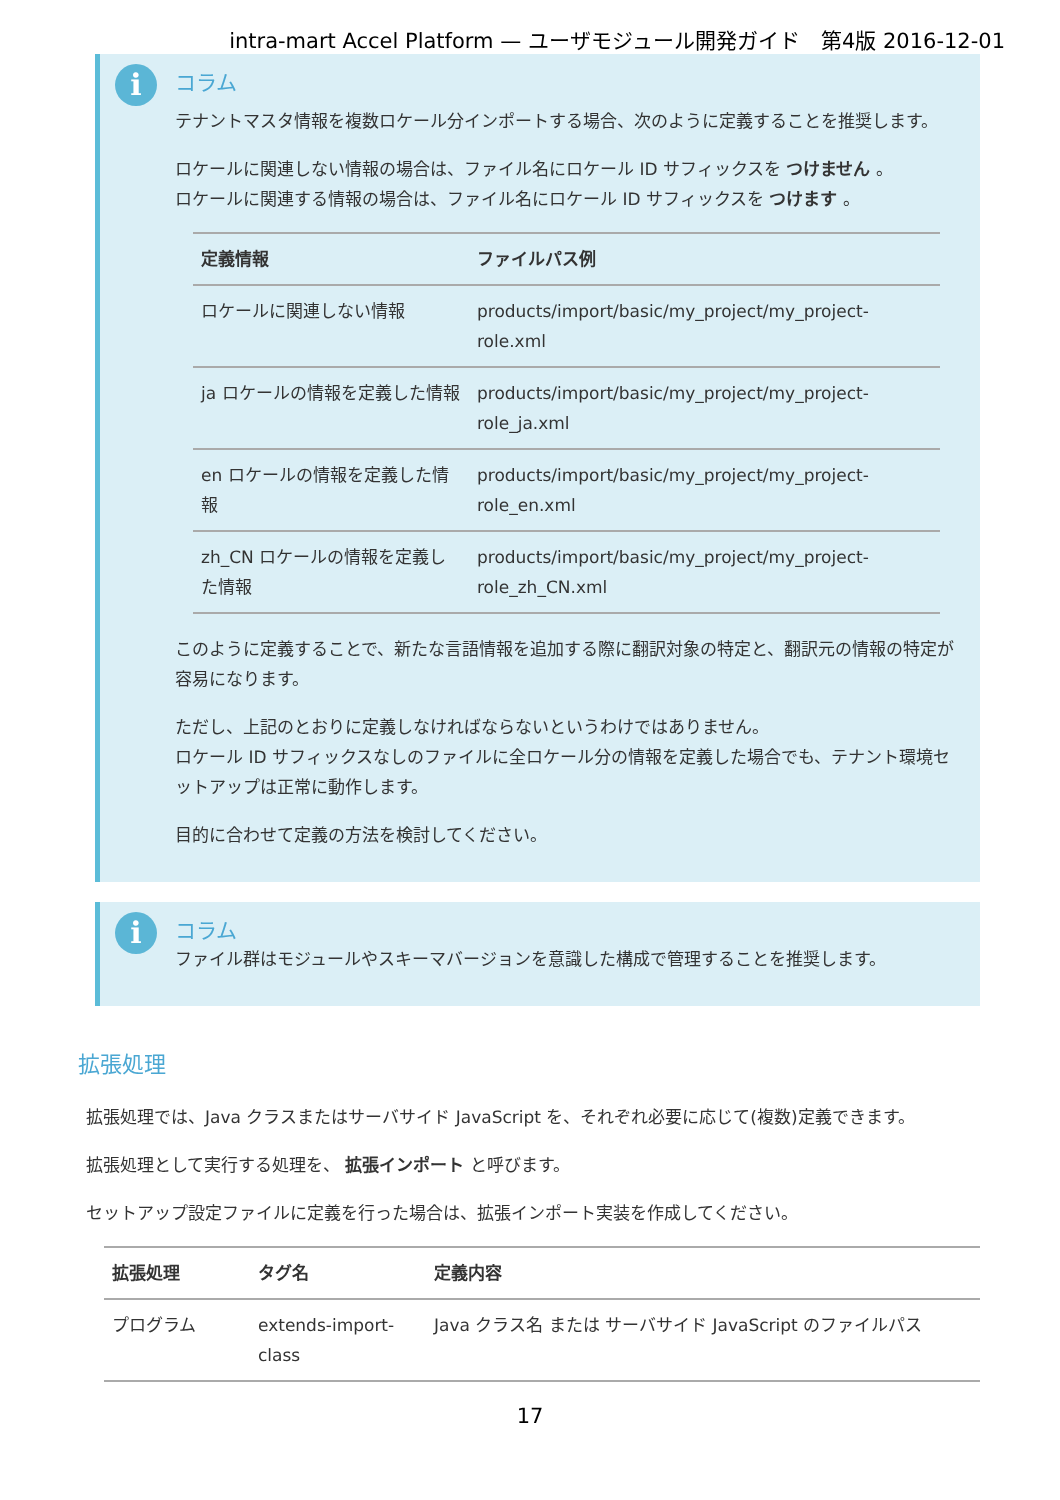intra-mart Accel Platform — ユーザモジュール開発ガイド　第4版 2016-12-01
i
コラム
テナントマスタ情報を複数ロケール分インポートする場合、次のように定義することを推奨します。
ロケールに関連しない情報の場合は、ファイル名にロケール ID サフィックスを つけません 。
ロケールに関連する情報の場合は、ファイル名にロケール ID サフィックスを つけます 。
| 定義情報 | ファイルパス例 |
| --- | --- |
| ロケールに関連しない情報 | products/import/basic/my_project/my_project-role.xml |
| ja ロケールの情報を定義した情報 | products/import/basic/my_project/my_project-role_ja.xml |
| en ロケールの情報を定義した情報 | products/import/basic/my_project/my_project-role_en.xml |
| zh_CN ロケールの情報を定義した情報 | products/import/basic/my_project/my_project-role_zh_CN.xml |
このように定義することで、新たな言語情報を追加する際に翻訳対象の特定と、翻訳元の情報の特定が容易になります。
ただし、上記のとおりに定義しなければならないというわけではありません。
ロケール ID サフィックスなしのファイルに全ロケール分の情報を定義した場合でも、テナント環境セットアップは正常に動作します。
目的に合わせて定義の方法を検討してください。
i
コラム
ファイル群はモジュールやスキーマバージョンを意識した構成で管理することを推奨します。
拡張処理
拡張処理では、Java クラスまたはサーバサイド JavaScript を、それぞれ必要に応じて(複数)定義できます。
拡張処理として実行する処理を、 拡張インポート と呼びます。
セットアップ設定ファイルに定義を行った場合は、拡張インポート実装を作成してください。
| 拡張処理 | タグ名 | 定義内容 |
| --- | --- | --- |
| プログラム | extends-import-class | Java クラス名 または サーバサイド JavaScript のファイルパス |
17